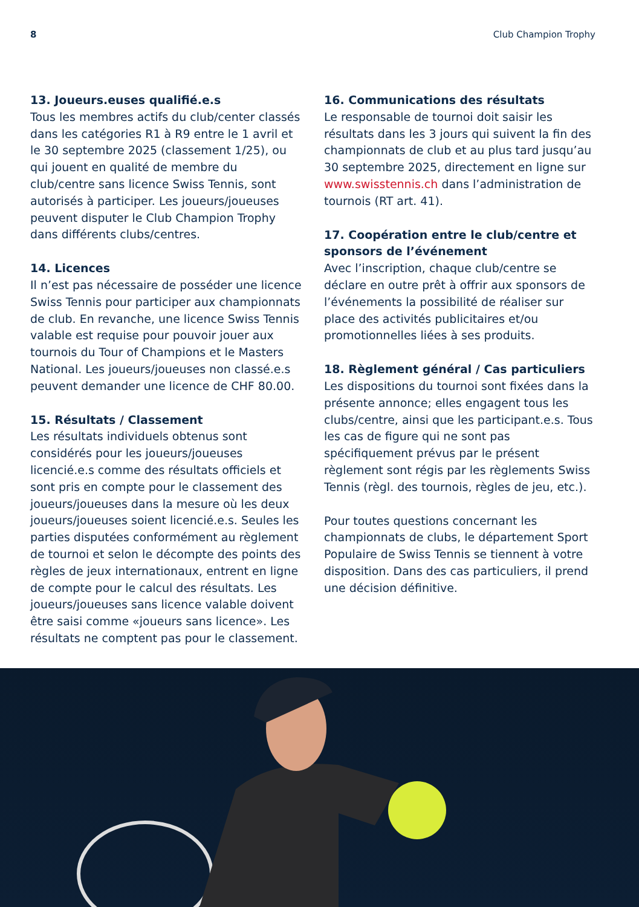8 Club Champion Trophy
13. Joueurs.euses qualifié.e.s
Tous les membres actifs du club/center classés dans les catégories R1 à R9 entre le 1 avril et le 30 septembre 2025 (classement 1/25), ou qui jouent en qualité de membre du club/centre sans licence Swiss Tennis, sont autorisés à participer. Les joueurs/joueuses peuvent disputer le Club Champion Trophy dans différents clubs/centres.
14. Licences
Il n’est pas nécessaire de posséder une licence Swiss Tennis pour participer aux championnats de club. En revanche, une licence Swiss Tennis valable est requise pour pouvoir jouer aux tournois du Tour of Champions et le Masters National. Les joueurs/joueuses non classé.e.s peuvent demander une licence de CHF 80.00.
15. Résultats / Classement
Les résultats individuels obtenus sont considérés pour les joueurs/joueuses licencié.e.s comme des résultats officiels et sont pris en compte pour le classement des joueurs/joueuses dans la mesure où les deux joueurs/joueuses soient licencié.e.s. Seules les parties disputées conformément au règlement de tournoi et selon le décompte des points des règles de jeux internationaux, entrent en ligne de compte pour le calcul des résultats. Les joueurs/joueuses sans licence valable doivent être saisi comme «joueurs sans licence». Les résultats ne comptent pas pour le classement.
16. Communications des résultats
Le responsable de tournoi doit saisir les résultats dans les 3 jours qui suivent la fin des championnats de club et au plus tard jusqu’au 30 septembre 2025, directement en ligne sur www.swisstennis.ch dans l’administration de tournois (RT art. 41).
17. Coopération entre le club/centre et sponsors de l’événement
Avec l’inscription, chaque club/centre se déclare en outre prêt à offrir aux sponsors de l’événements la possibilité de réaliser sur place des activités publicitaires et/ou promotionnelles liées à ses produits.
18. Règlement général / Cas particuliers
Les dispositions du tournoi sont fixées dans la présente annonce; elles engagent tous les clubs/centre, ainsi que les participant.e.s. Tous les cas de figure qui ne sont pas spécifiquement prévus par le présent règlement sont régis par les règlements Swiss Tennis (règl. des tournois, règles de jeu, etc.).
Pour toutes questions concernant les championnats de clubs, le département Sport Populaire de Swiss Tennis se tiennent à votre disposition. Dans des cas particuliers, il prend une décision définitive.